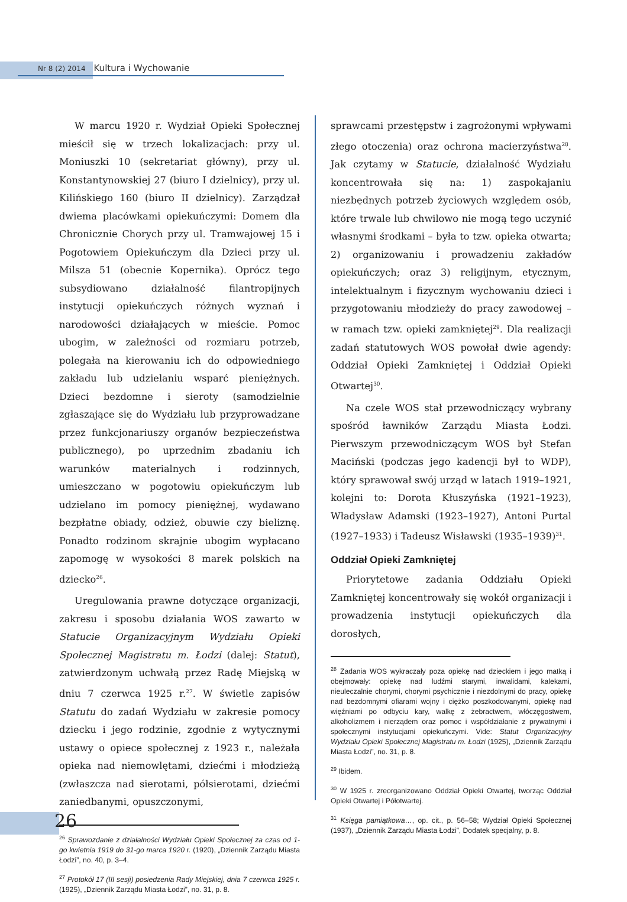Nr 8 (2) 2014 Kultura i Wychowanie
W marcu 1920 r. Wydział Opieki Społecznej mieścił się w trzech lokalizacjach: przy ul. Moniuszki 10 (sekretariat główny), przy ul. Konstantynowskiej 27 (biuro I dzielnicy), przy ul. Kilińskiego 160 (biuro II dzielnicy). Zarządzał dwiema placówkami opiekuńczymi: Domem dla Chronicznie Chorych przy ul. Tramwajowej 15 i Pogotowiem Opiekuńczym dla Dzieci przy ul. Milsza 51 (obecnie Kopernika). Oprócz tego subsydiowano działalność filantropijnych instytucji opiekuńczych różnych wyznań i narodowości działających w mieście. Pomoc ubogim, w zależności od rozmiaru potrzeb, polegała na kierowaniu ich do odpowiedniego zakładu lub udzielaniu wsparć pieniężnych. Dzieci bezdomne i sieroty (samodzielnie zgłaszające się do Wydziału lub przyprowadzane przez funkcjonariuszy organów bezpieczeństwa publicznego), po uprzednim zbadaniu ich warunków materialnych i rodzinnych, umieszczano w pogotowiu opiekuńczym lub udzielano im pomocy pieniężnej, wydawano bezpłatne obiady, odzież, obuwie czy bieliznę. Ponadto rodzinom skrajnie ubogim wypłacano zapomogę w wysokości 8 marek polskich na dziecko<sup>26</sup>.
Uregulowania prawne dotyczące organizacji, zakresu i sposobu działania WOS zawarto w Statucie Organizacyjnym Wydziału Opieki Społecznej Magistratu m. Łodzi (dalej: Statut), zatwierdzonym uchwałą przez Radę Miejską w dniu 7 czerwca 1925 r.<sup>27</sup>. W świetle zapisów Statutu do zadań Wydziału w zakresie pomocy dziecku i jego rodzinie, zgodnie z wytycznymi ustawy o opiece społecznej z 1923 r., należała opieka nad niemowlętami, dziećmi i młodzieżą (zwłaszcza nad sierotami, półsierotami, dziećmi zaniedbanymi, opuszczonymi,
<sup>26</sup> Sprawozdanie z działalności Wydziału Opieki Społecznej za czas od 1-go kwietnia 1919 do 31-go marca 1920 r. (1920), „Dziennik Zarządu Miasta Łodzi”, no. 40, p. 3–4.
<sup>27</sup> Protokół 17 (III sesji) posiedzenia Rady Miejskiej, dnia 7 czerwca 1925 r. (1925), „Dziennik Zarządu Miasta Łodzi”, no. 31, p. 8.
sprawcami przestępstw i zagrożonymi wpływami złego otoczenia) oraz ochrona macierzyństwa<sup>28</sup>. Jak czytamy w Statucie, działalność Wydziału koncentrowała się na: 1) zaspokajaniu niezbędnych potrzeb życiowych względem osób, które trwale lub chwilowo nie mogą tego uczynić własnymi środkami – była to tzw. opieka otwarta; 2) organizowaniu i prowadzeniu zakładów opiekuńczych; oraz 3) religijnym, etycznym, intelektualnym i fizycznym wychowaniu dzieci i przygotowaniu młodzieży do pracy zawodowej – w ramach tzw. opieki zamkniętej<sup>29</sup>. Dla realizacji zadań statutowych WOS powołał dwie agendy: Oddział Opieki Zamkniętej i Oddział Opieki Otwartej<sup>30</sup>.
Na czele WOS stał przewodniczący wybrany spośród ławników Zarządu Miasta Łodzi. Pierwszym przewodniczącym WOS był Stefan Maciński (podczas jego kadencji był to WDP), który sprawował swój urząd w latach 1919–1921, kolejni to: Dorota Kłuszyńska (1921–1923), Władysław Adamski (1923–1927), Antoni Purtal (1927–1933) i Tadeusz Wisławski (1935–1939)<sup>31</sup>.
Oddział Opieki Zamkniętej
Priorytetowe zadania Oddziału Opieki Zamkniętej koncentrowały się wokół organizacji i prowadzenia instytucji opiekuńczych dla dorosłych,
<sup>28</sup> Zadania WOS wykraczały poza opiekę nad dzieckiem i jego matką i obejmowały: opiekę nad ludźmi starymi, inwalidami, kalekami, nieuleczalnie chorymi, chorymi psychicznie i niezdolnymi do pracy, opiekę nad bezdomnymi ofiarami wojny i ciężko poszkodowanymi, opiekę nad więźniami po odbyciu kary, walkę z żebractwem, włóczęgostwem, alkoholizmem i nierządem oraz pomoc i współdziałanie z prywatnymi i społecznymi instytucjami opiekuńczymi. Vide: Statut Organizacyjny Wydziału Opieki Społecznej Magistratu m. Łodzi (1925), „Dziennik Zarządu Miasta Łodzi”, no. 31, p. 8.
<sup>29</sup> Ibidem.
<sup>30</sup> W 1925 r. zreorganizowano Oddział Opieki Otwartej, tworząc Oddział Opieki Otwartej i Półotwartej.
<sup>31</sup> Księga pamiątkowa…, op. cit., p. 56–58; Wydział Opieki Społecznej (1937), „Dziennik Zarządu Miasta Łodzi”, Dodatek specjalny, p. 8.
26